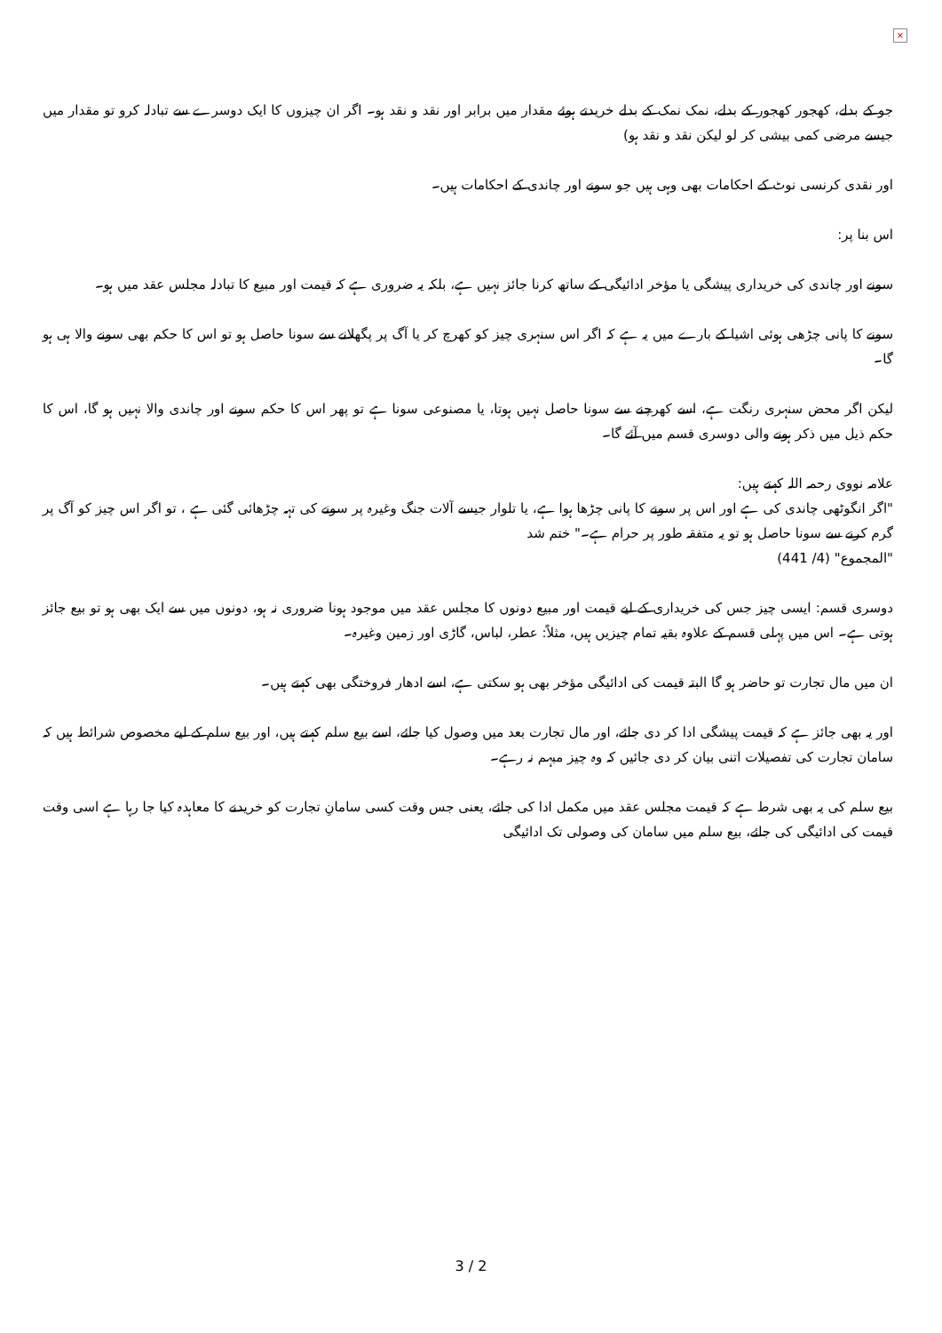×
جو کے بدلے، کھجور کھجور کے بدلے، نمک نمک کے بدلے خریدتے ہوئے مقدار میں برابر اور نقد و نقد ہو۔ اگر ان چیزوں کا ایک دوسرے سے تبادلہ کرو تو مقدار میں جیسے مرضی کمی بیشی کر لو لیکن نقد و نقد ہو)
اور نقدی کرنسی نوٹ کے احکامات بھی وہی ہیں جو سونے اور چاندی کے احکامات ہیں۔
اس بنا پر:
سونے اور چاندی کی خریداری پیشگی یا مؤخر ادائیگی کے ساتھ کرنا جائز نہیں ہے، بلکہ یہ ضروری ہے کہ قیمت اور مبیع کا تبادلہ مجلس عقد میں ہو۔
سونے کا پانی چڑھی ہوئی اشیا کے بارے میں یہ ہے کہ اگر اس سنہری چیز کو کھرچ کر یا آگ پر پگھلانے سے سونا حاصل ہو تو اس کا حکم بھی سونے والا ہی ہو گا۔
لیکن اگر محض سنہری رنگت ہے، اسے کھرچنے سے سونا حاصل نہیں ہوتا، یا مصنوعی سونا ہے تو پھر اس کا حکم سونے اور چاندی والا نہیں ہو گا، اس کا حکم ذیل میں ذکر ہونے والی دوسری قسم میں آئے گا۔
علامہ نووی رحمہ اللہ کہتے ہیں:
"اگر انگوٹھی چاندی کی ہے اور اس پر سونے کا پانی چڑھا ہوا ہے، یا تلوار جیسے آلات جنگ وغیرہ پر سونے کی تہہ چڑھائی گئی ہے ، تو اگر اس چیز کو آگ پر گرم کرنے سے سونا حاصل ہو تو یہ متفقہ طور پر حرام ہے۔" ختم شد
"المجموع" (4/ 441)
دوسری قسم: ایسی چیز جس کی خریداری کے لیے قیمت اور مبیع دونوں کا مجلس عقد میں موجود ہونا ضروری نہ ہو، دونوں میں سے ایک بھی ہو تو بیع جائز ہوتی ہے۔ اس میں پہلی قسم کے علاوہ بقیہ تمام چیزیں ہیں، مثلاً: عطر، لباس، گاڑی اور زمین وغیرہ۔
ان میں مال تجارت تو حاضر ہو گا البتہ قیمت کی ادائیگی مؤخر بھی ہو سکتی ہے، اسے ادھار فروختگی بھی کہتے ہیں۔
اور یہ بھی جائز ہے کہ قیمت پیشگی ادا کر دی جائے، اور مال تجارت بعد میں وصول کیا جائے، اسے بیع سلم کہتے ہیں، اور بیع سلم کے لیے مخصوص شرائط ہیں کہ سامان تجارت کی تفصیلات اتنی بیان کر دی جائیں کہ وہ چیز مبہم نہ رہے۔
بیع سلم کی یہ بھی شرط ہے کہ قیمت مجلس عقد میں مکمل ادا کی جائے، یعنی جس وقت کسی سامانِ تجارت کو خریدنے کا معاہدہ کیا جا رہا ہے اسی وقت قیمت کی ادائیگی کی جائے، بیع سلم میں سامان کی وصولی تک ادائیگی
3 / 2